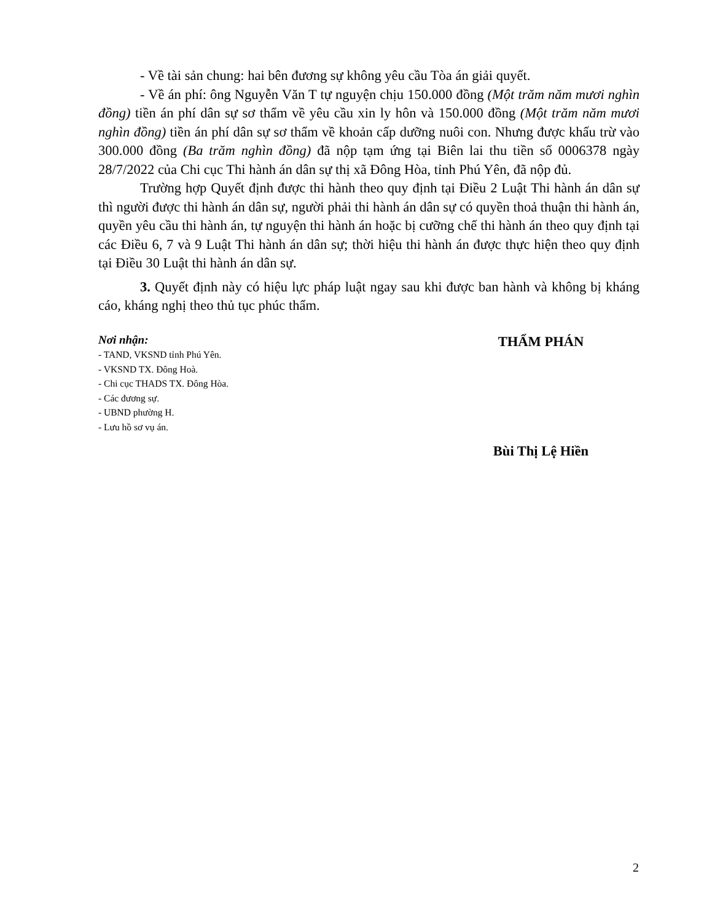- Về tài sản chung: hai bên đương sự không yêu cầu Tòa án giải quyết.
- Về án phí: ông Nguyễn Văn T tự nguyện chịu 150.000 đồng (Một trăm năm mươi nghìn đồng) tiền án phí dân sự sơ thẩm về yêu cầu xin ly hôn và 150.000 đồng (Một trăm năm mươi nghìn đồng) tiền án phí dân sự sơ thẩm về khoản cấp dưỡng nuôi con. Nhưng được khấu trừ vào 300.000 đồng (Ba trăm nghìn đồng) đã nộp tạm ứng tại Biên lai thu tiền số 0006378 ngày 28/7/2022 của Chi cục Thi hành án dân sự thị xã Đông Hòa, tỉnh Phú Yên, đã nộp đủ.
Trường hợp Quyết định được thi hành theo quy định tại Điều 2 Luật Thi hành án dân sự thì người được thi hành án dân sự, người phải thi hành án dân sự có quyền thoả thuận thi hành án, quyền yêu cầu thi hành án, tự nguyện thi hành án hoặc bị cưỡng chế thi hành án theo quy định tại các Điều 6, 7 và 9 Luật Thi hành án dân sự; thời hiệu thi hành án được thực hiện theo quy định tại Điều 30 Luật thi hành án dân sự.
3. Quyết định này có hiệu lực pháp luật ngay sau khi được ban hành và không bị kháng cáo, kháng nghị theo thủ tục phúc thẩm.
Nơi nhận:
- TAND, VKSND tỉnh Phú Yên.
- VKSND TX. Đông Hoà.
- Chi cục THADS TX. Đông Hòa.
- Các đương sự.
- UBND phường H.
- Lưu hồ sơ vụ án.
THẨM PHÁN
Bùi Thị Lệ Hiền
2